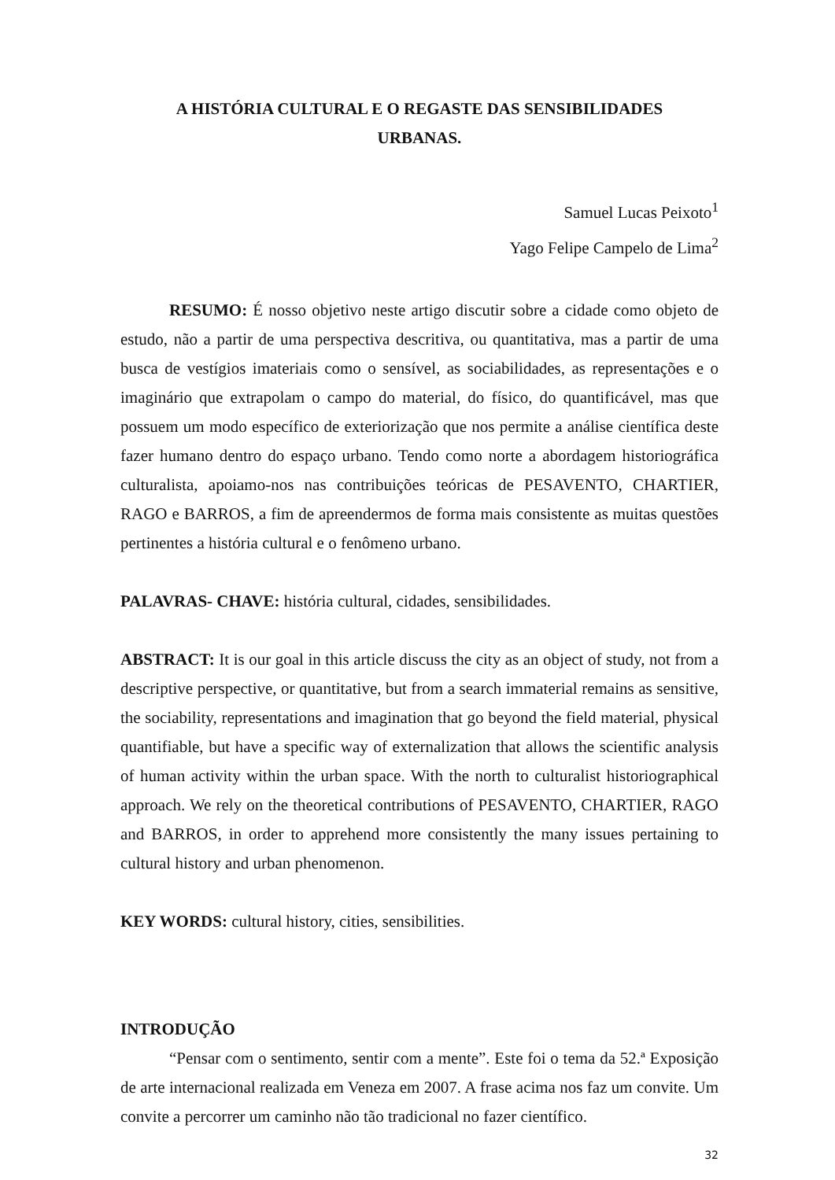A HISTÓRIA CULTURAL E O REGASTE DAS SENSIBILIDADES URBANAS.
Samuel Lucas Peixoto<sup>1</sup>
Yago Felipe Campelo de Lima<sup>2</sup>
RESUMO: É nosso objetivo neste artigo discutir sobre a cidade como objeto de estudo, não a partir de uma perspectiva descritiva, ou quantitativa, mas a partir de uma busca de vestígios imateriais como o sensível, as sociabilidades, as representações e o imaginário que extrapolam o campo do material, do físico, do quantificável, mas que possuem um modo específico de exteriorização que nos permite a análise científica deste fazer humano dentro do espaço urbano. Tendo como norte a abordagem historiográfica culturalista, apoiamo-nos nas contribuições teóricas de PESAVENTO, CHARTIER, RAGO e BARROS, a fim de apreendermos de forma mais consistente as muitas questões pertinentes a história cultural e o fenômeno urbano.
PALAVRAS- CHAVE: história cultural, cidades, sensibilidades.
ABSTRACT: It is our goal in this article discuss the city as an object of study, not from a descriptive perspective, or quantitative, but from a search immaterial remains as sensitive, the sociability, representations and imagination that go beyond the field material, physical quantifiable, but have a specific way of externalization that allows the scientific analysis of human activity within the urban space. With the north to culturalist historiographical approach. We rely on the theoretical contributions of PESAVENTO, CHARTIER, RAGO and BARROS, in order to apprehend more consistently the many issues pertaining to cultural history and urban phenomenon.
KEY WORDS: cultural history, cities, sensibilities.
INTRODUÇÃO
“Pensar com o sentimento, sentir com a mente”. Este foi o tema da 52.ª Exposição de arte internacional realizada em Veneza em 2007. A frase acima nos faz um convite. Um convite a percorrer um caminho não tão tradicional no fazer científico.
32